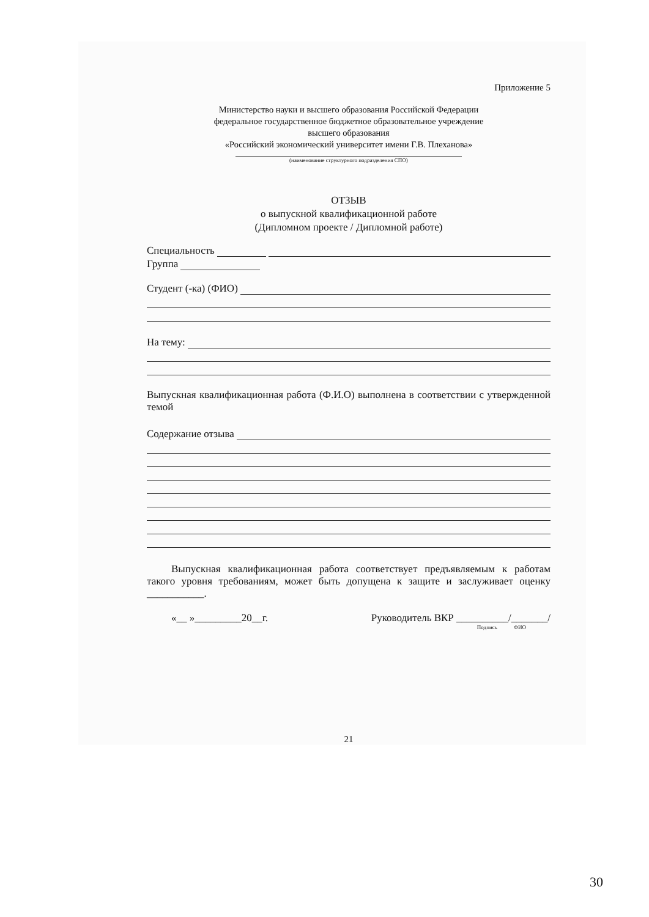Приложение 5
Министерство науки и высшего образования Российской Федерации
федеральное государственное бюджетное образовательное учреждение
высшего образования
«Российский экономический университет имени Г.В. Плеханова»
(наименование структурного подразделения СПО)
ОТЗЫВ
о выпускной квалификационной работе
(Дипломном проекте / Дипломной работе)
Специальность
Группа
Студент (-ка) (ФИО)
На тему:
Выпускная квалификационная работа (Ф.И.О) выполнена в соответствии с утвержденной темой
Содержание отзыва
Выпускная квалификационная работа соответствует предъявляемым к работам такого уровня требованиям, может быть допущена к защите и заслуживает оценку ___________.
«__ »_________20__г. Руководитель ВКР __________/_______/
Подпись ФИО
21
30